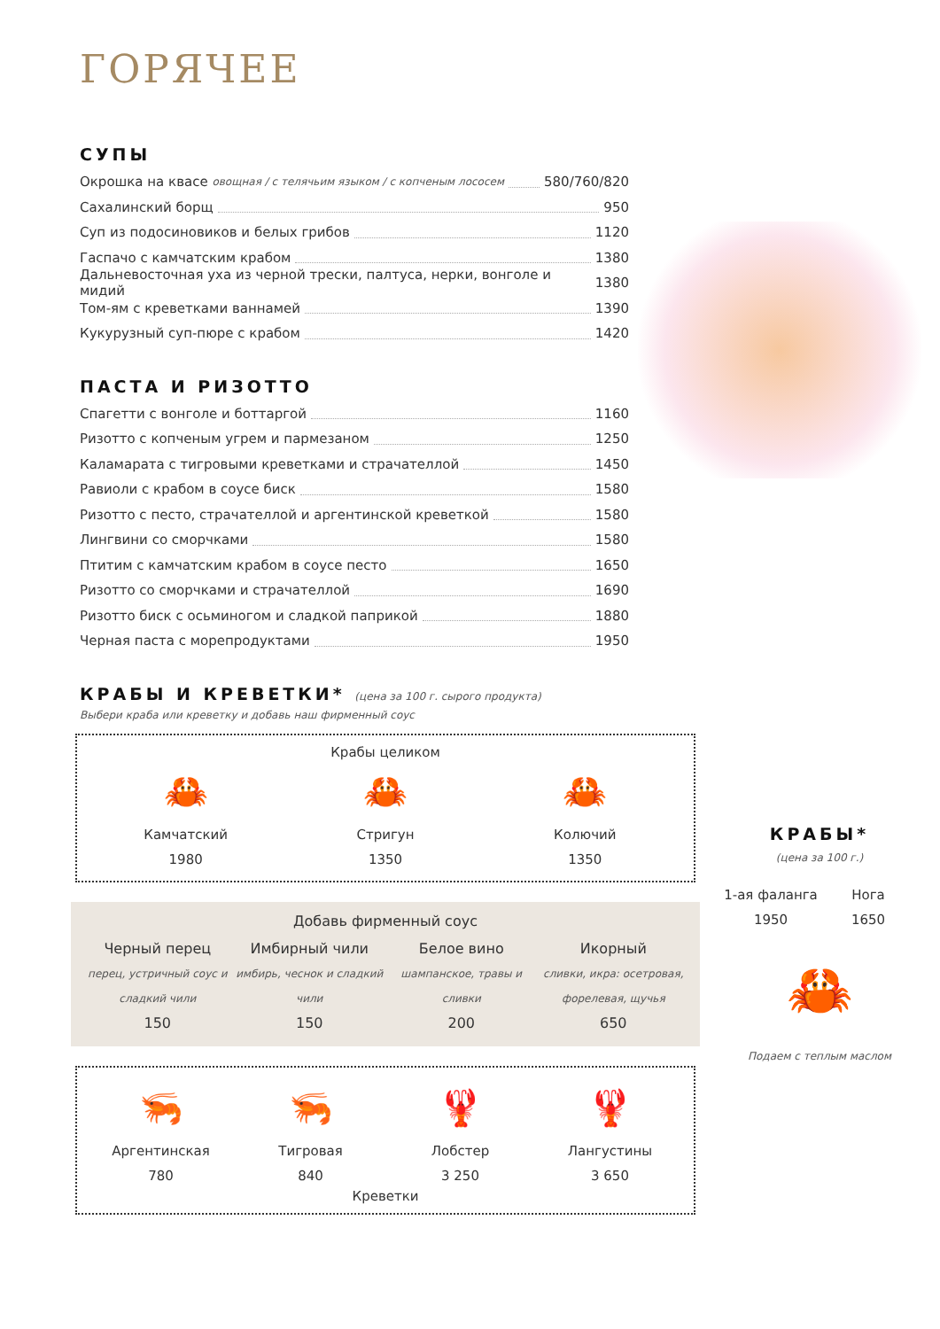ГОРЯЧЕЕ
СУПЫ
Окрошка на квасе овощная / с телячьим языком / с копченым лососем 580/760/820
Сахалинский борщ 950
Суп из подосиновиков и белых грибов 1120
Гаспачо с камчатским крабом 1380
Дальневосточная уха из черной трески, палтуса, нерки, вонголе и мидий 1380
Том-ям с креветками ваннамей 1390
Кукурузный суп-пюре с крабом 1420
ПАСТА И РИЗОТТО
Спагетти с вонголе и боттаргой 1160
Ризотто с копченым угрем и пармезаном 1250
Каламарата с тигровыми креветками и страчателлой 1450
Равиоли с крабом в соусе биск 1580
Ризотто с песто, страчателлой и аргентинской креветкой 1580
Лингвини со сморчками 1580
Птитим с камчатским крабом в соусе песто 1650
Ризотто со сморчками и страчателлой 1690
Ризотто биск с осьминогом и сладкой паприкой 1880
Черная паста с морепродуктами 1950
КРАБЫ И КРЕВЕТКИ* (цена за 100 г. сырого продукта)
Выбери краба или креветку и добавь наш фирменный соус
Крабы целиком
🦀
Камчатский
1980
🦀
Стригун
1350
🦀
Колючий
1350
Добавь фирменный соус
Черный перец
перец, устричный соус и сладкий чили
150
Имбирный чили
имбирь, чеснок и сладкий чили
150
Белое вино
шампанское, травы и сливки
200
Икорный
сливки, икра: осетровая, форелевая, щучья
650
🦐
Аргентинская
780
🦐
Тигровая
840
🦞
Лобстер
3 250
🦞
Лангустины
3 650
Креветки
КРАБЫ*
(цена за 100 г.)
1-ая фаланга
1950
Нога
1650
🦀
Подаем с теплым маслом